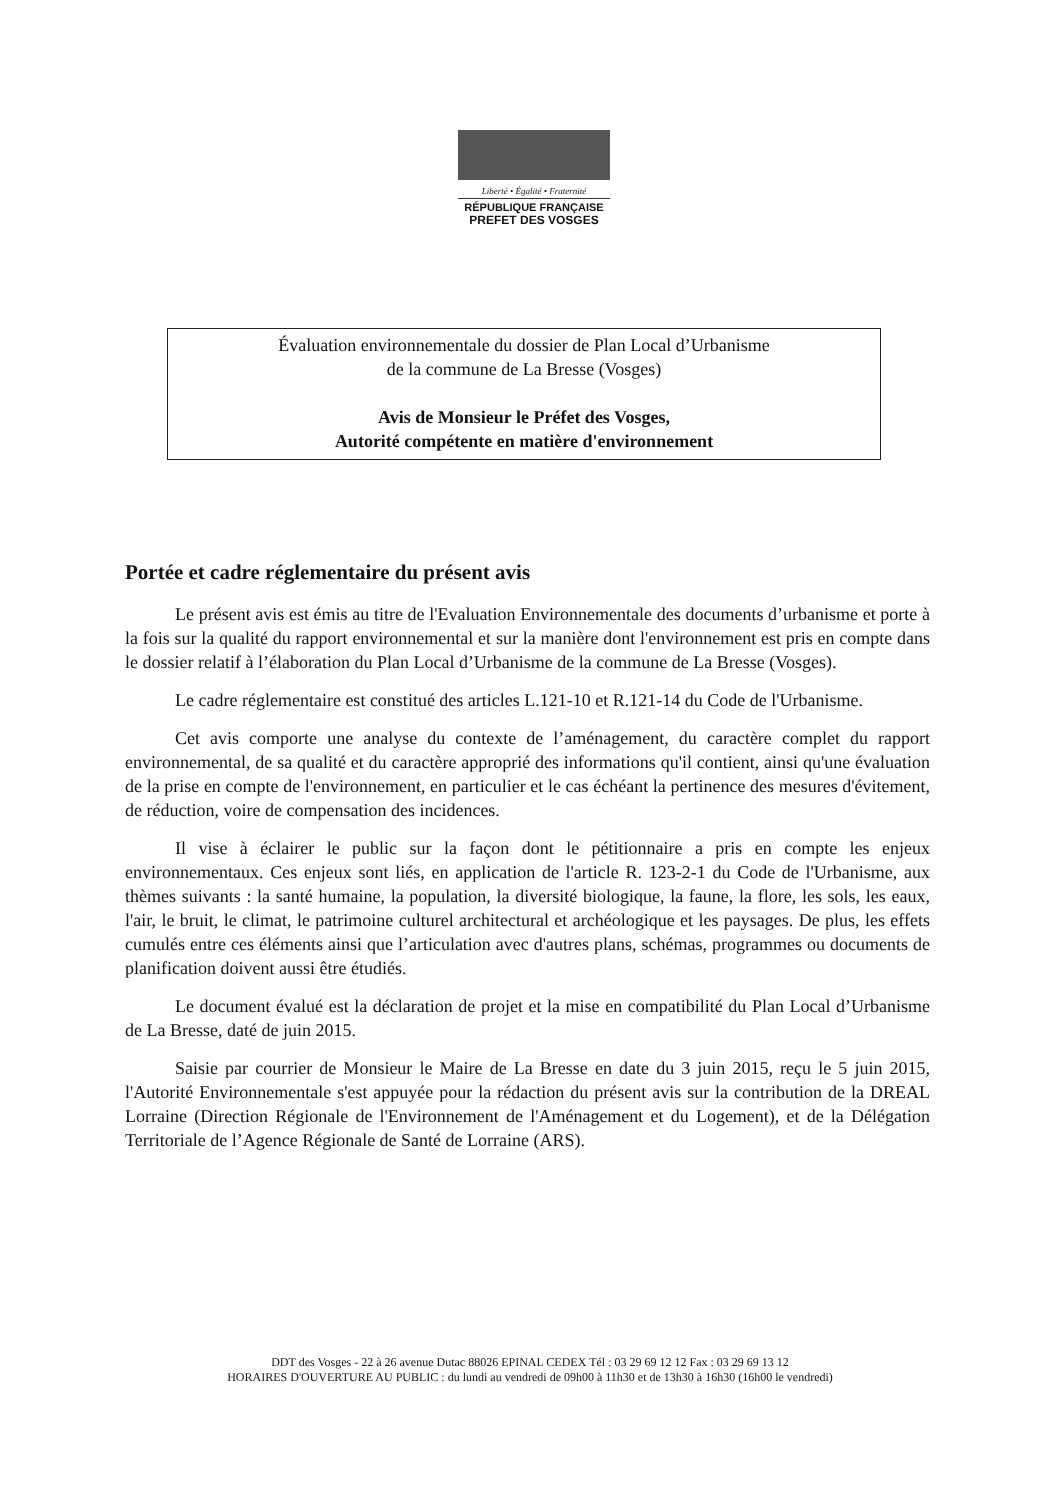Liberté • Égalité • Fraternité
RÉPUBLIQUE FRANÇAISE
PREFET DES VOSGES
Évaluation environnementale du dossier de Plan Local d’Urbanisme
de la commune de La Bresse (Vosges)
Avis de Monsieur le Préfet des Vosges,
Autorité compétente en matière d'environnement
Portée et cadre réglementaire du présent avis
Le présent avis est émis au titre de l'Evaluation Environnementale des documents d’urbanisme et porte à la fois sur la qualité du rapport environnemental et sur la manière dont l'environnement est pris en compte dans le dossier relatif à l’élaboration du Plan Local d’Urbanisme de la commune de La Bresse (Vosges).
Le cadre réglementaire est constitué des articles L.121-10 et R.121-14 du Code de l'Urbanisme.
Cet avis comporte une analyse du contexte de l’aménagement, du caractère complet du rapport environnemental, de sa qualité et du caractère approprié des informations qu'il contient, ainsi qu'une évaluation de la prise en compte de l'environnement, en particulier et le cas échéant la pertinence des mesures d'évitement, de réduction, voire de compensation des incidences.
Il vise à éclairer le public sur la façon dont le pétitionnaire a pris en compte les enjeux environnementaux. Ces enjeux sont liés, en application de l'article R. 123-2-1 du Code de l'Urbanisme, aux thèmes suivants : la santé humaine, la population, la diversité biologique, la faune, la flore, les sols, les eaux, l'air, le bruit, le climat, le patrimoine culturel architectural et archéologique et les paysages. De plus, les effets cumulés entre ces éléments ainsi que l’articulation avec d'autres plans, schémas, programmes ou documents de planification doivent aussi être étudiés.
Le document évalué est la déclaration de projet et la mise en compatibilité du Plan Local d’Urbanisme de La Bresse, daté de juin 2015.
Saisie par courrier de Monsieur le Maire de La Bresse en date du 3 juin 2015, reçu le 5 juin 2015, l'Autorité Environnementale s'est appuyée pour la rédaction du présent avis sur la contribution de la DREAL Lorraine (Direction Régionale de l'Environnement de l'Aménagement et du Logement), et de la Délégation Territoriale de l’Agence Régionale de Santé de Lorraine (ARS).
DDT des Vosges - 22 à 26 avenue Dutac 88026 EPINAL CEDEX Tél : 03 29 69 12 12 Fax : 03 29 69 13 12
HORAIRES D'OUVERTURE AU PUBLIC : du lundi au vendredi de 09h00 à 11h30 et de 13h30 à 16h30 (16h00 le vendredi)